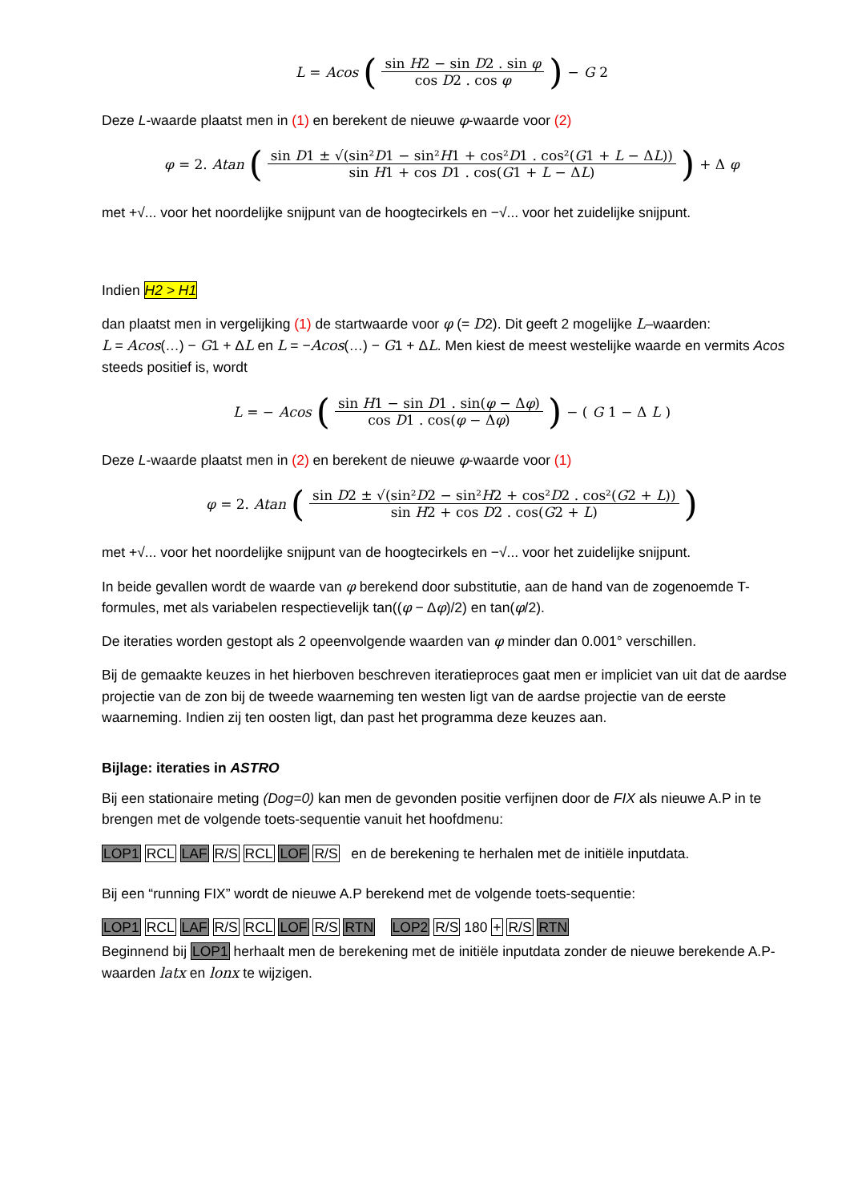L = Acos (sin H2 − sin D2 . sin φ cos D2 . cos φ) − G 2
Deze L-waarde plaatst men in (1) en berekent de nieuwe φ-waarde voor (2)
φ = 2. Atan (sin D1 ± √(sin²D1 − sin²H1 + cos²D1 . cos²(G1 + L − ΔL)) sin H1 + cos D1 . cos(G1 + L − ΔL)) + Δ φ
met +√... voor het noordelijke snijpunt van de hoogtecirkels en −√... voor het zuidelijke snijpunt.
Indien H2 > H1
dan plaatst men in vergelijking (1) de startwaarde voor φ (= D2). Dit geeft 2 mogelijke L–waarden:
L = Acos(…) − G1 + ΔL en L = −Acos(…) − G1 + ΔL. Men kiest de meest westelijke waarde en vermits Acos steeds positief is, wordt
L = − Acos (sin H1 − sin D1 . sin(φ − Δφ) cos D1 . cos(φ − Δφ)) − (G 1 − Δ L)
Deze L-waarde plaatst men in (2) en berekent de nieuwe φ-waarde voor (1)
φ = 2. Atan (sin D2 ± √(sin²D2 − sin²H2 + cos²D2 . cos²(G2 + L)) sin H2 + cos D2 . cos(G2 + L))
met +√... voor het noordelijke snijpunt van de hoogtecirkels en −√... voor het zuidelijke snijpunt.
In beide gevallen wordt de waarde van φ berekend door substitutie, aan de hand van de zogenoemde T-formules, met als variabelen respectievelijk tan((φ − Δφ)/2) en tan(φ/2).
De iteraties worden gestopt als 2 opeenvolgende waarden van φ minder dan 0.001° verschillen.
Bij de gemaakte keuzes in het hierboven beschreven iteratieproces gaat men er impliciet van uit dat de aardse projectie van de zon bij de tweede waarneming ten westen ligt van de aardse projectie van de eerste waarneming. Indien zij ten oosten ligt, dan past het programma deze keuzes aan.
Bijlage: iteraties in ASTRO
Bij een stationaire meting (Dog=0) kan men de gevonden positie verfijnen door de FIX als nieuwe A.P in te brengen met de volgende toets-sequentie vanuit het hoofdmenu:
LOP1 RCL LAF R/S RCL LOF R/S en de berekening te herhalen met de initiële inputdata.
Bij een “running FIX” wordt de nieuwe A.P berekend met de volgende toets-sequentie:
LOP1 RCL LAF R/S RCL LOF R/S RTN LOP2 R/S 180 + R/S RTN
Beginnend bij LOP1 herhaalt men de berekening met de initiële inputdata zonder de nieuwe berekende A.P-waarden latx en lonx te wijzigen.